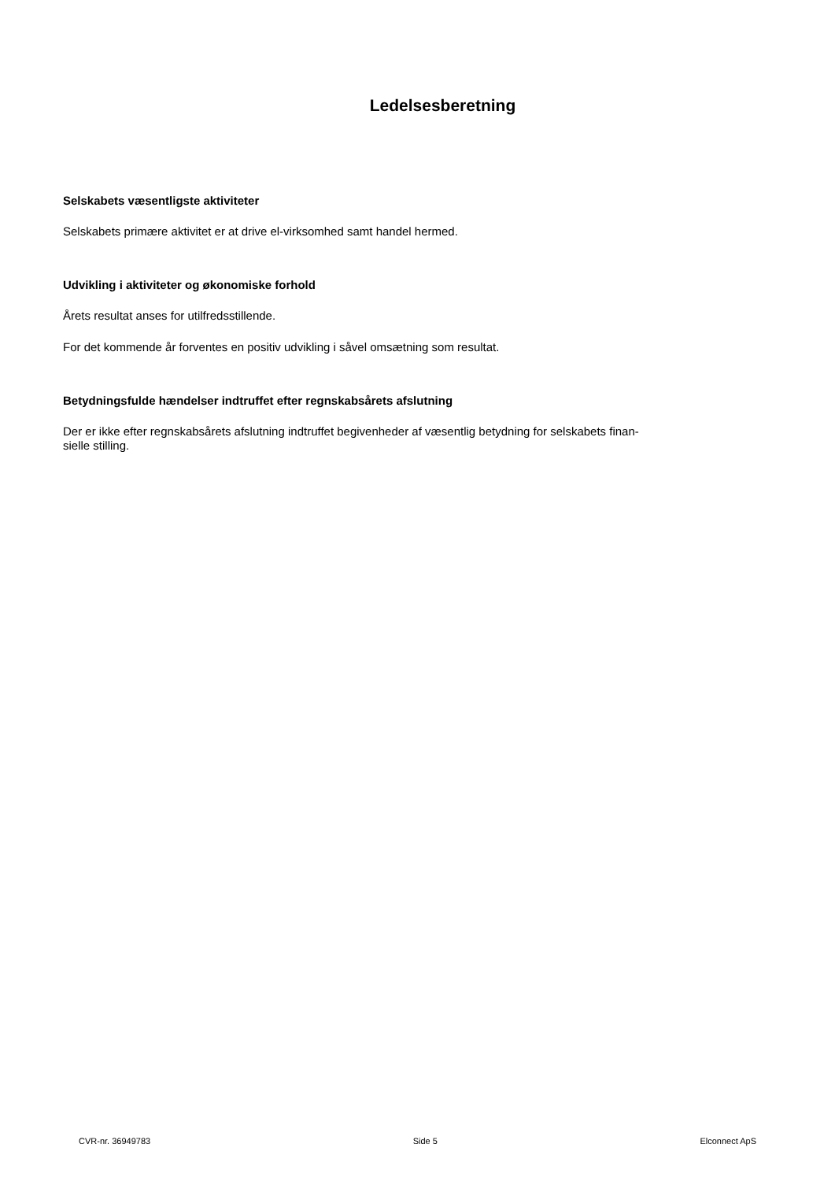Ledelsesberetning
Selskabets væsentligste aktiviteter
Selskabets primære aktivitet er at drive el-virksomhed samt handel hermed.
Udvikling i aktiviteter og økonomiske forhold
Årets resultat anses for utilfredsstillende.
For det kommende år forventes en positiv udvikling i såvel omsætning som resultat.
Betydningsfulde hændelser indtruffet efter regnskabsårets afslutning
Der er ikke efter regnskabsårets afslutning indtruffet begivenheder af væsentlig betydning for selskabets finan-
sielle stilling.
CVR-nr. 36949783 Side 5 Elconnect ApS